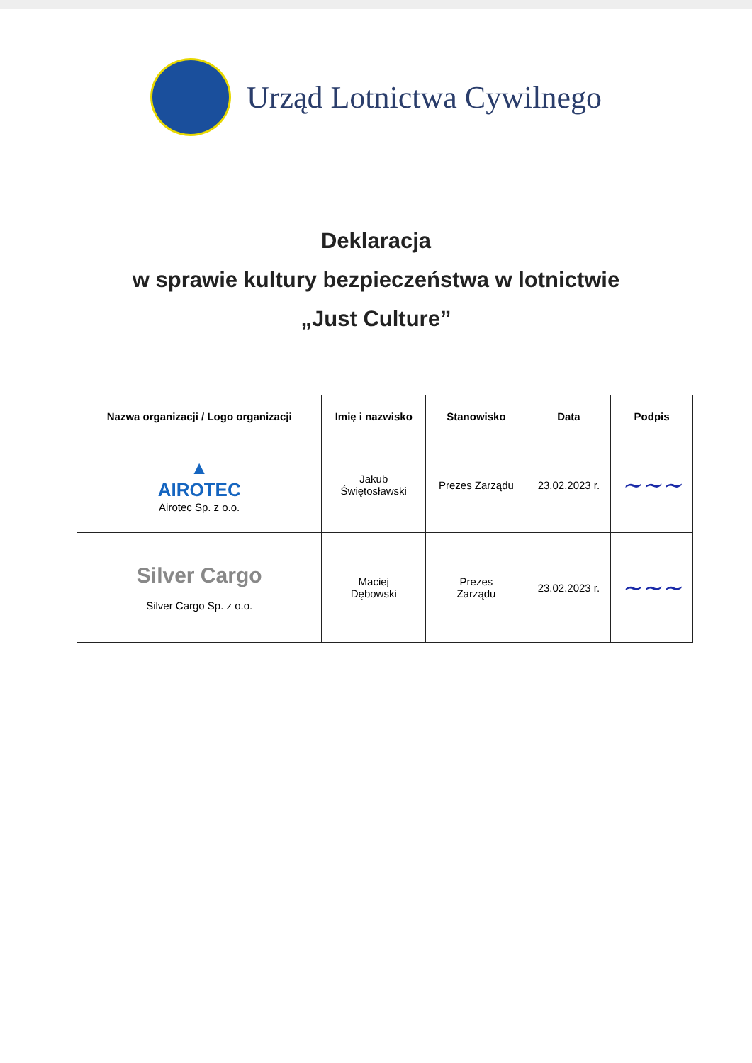Urząd Lotnictwa Cywilnego
Deklaracja
w sprawie kultury bezpieczeństwa w lotnictwie
„Just Culture”
| Nazwa organizacji / Logo organizacji | Imię i nazwisko | Stanowisko | Data | Podpis |
| --- | --- | --- | --- | --- |
| ▲ AIROTEC Airotec Sp. z o.o. | Jakub Świętosławski | Prezes Zarządu | 23.02.2023 r. | ~~~ |
| Silver Cargo Silver Cargo Sp. z o.o. | Maciej Dębowski | Prezes Zarządu | 23.02.2023 r. | ~~~ |